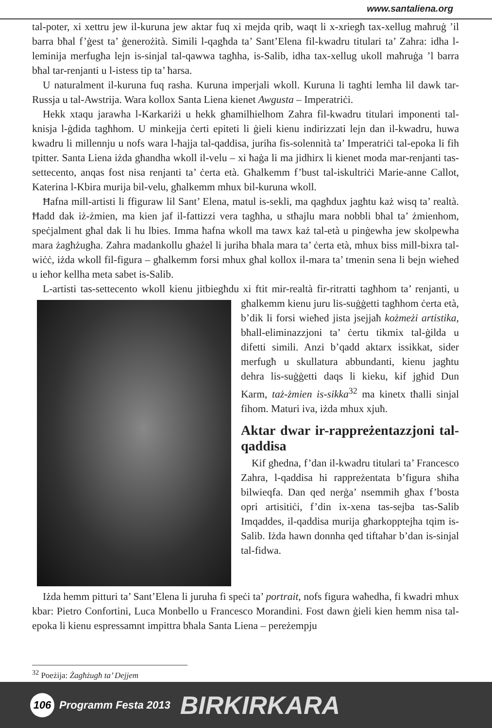www.santaliena.org
tal-poter, xi xettru jew il-kuruna jew aktar fuq xi mejda qrib, waqt li x-xriegħ tax-xellug maħruġ ’il barra bħal f’ġest ta’ ġenerożità. Simili l-qagħda ta’ Sant’Elena fil-kwadru titulari ta’ Zahra: idha l-leminija merfugħa lejn is-sinjal tal-qawwa tagħha, is-Salib, idha tax-xellug ukoll maħruġa ’l barra bħal tar-renjanti u l-istess tip ta’ ħarsa.
U naturalment il-kuruna fuq rasha. Kuruna imperjali wkoll. Kuruna li tagħti lemħa lil dawk tar-Russja u tal-Awstrija. Wara kollox Santa Liena kienet Awgusta – Imperatriċi.
Hekk xtaqu jarawha l-Karkariżi u hekk għamilhielhom Zahra fil-kwadru titulari imponenti tal-knisja l-ġdida tagħhom. U minkejja ċerti epiteti li ġieli kienu indirizzati lejn dan il-kwadru, huwa kwadru li millennju u nofs wara l-ħajja tal-qaddisa, juriha fis-solennità ta’ Imperatriċi tal-epoka li fih tpitter. Santa Liena iżda għandha wkoll il-velu – xi ħaġa li ma jidhirx li kienet moda mar-renjanti tas-settecento, anqas fost nisa renjanti ta’ ċerta età. Għalkemm f’bust tal-iskultriċi Marie-anne Callot, Katerina l-Kbira murija bil-velu, għalkemm mhux bil-kuruna wkoll.
Ħafna mill-artisti li ffiguraw lil Sant’ Elena, matul is-sekli, ma qagħdux jagħtu każ wisq ta’ realtà. Ħadd dak iż-żmien, ma kien jaf il-fattizzi vera tagħha, u stħajlu mara nobbli bħal ta’ żmienhom, speċjalment għal dak li hu lbies. Imma ħafna wkoll ma tawx każ tal-età u pinġewha jew skolpewha mara żagħżugħa. Zahra madankollu għażel li juriha bħala mara ta’ ċerta età, mhux biss mill-bixra tal-wiċċ, iżda wkoll fil-figura – għalkemm forsi mhux għal kollox il-mara ta’ tmenin sena li bejn wieħed u ieħor kellha meta sabet is-Salib.
L-artisti tas-settecento wkoll kienu jitbiegħdu xi ftit mir-realtà fir-ritratti tagħhom ta’ renjanti, u għalkemm kienu juru lis-suġġetti tagħhom ċerta età, b’dik li forsi wieħed jista jsejjaħ kożmeżi artistika, bħall-eliminazzjoni ta’ ċertu tikmix tal-ġilda u difetti simili. Anzi b’qadd aktarx issikkat, sider merfugħ u skullatura abbundanti, kienu jagħtu dehra lis-suġġetti daqs li kieku, kif jgħid Dun Karm, taż-żmien is-sikka<sup>32</sup> ma kinetx tħalli sinjal fihom. Maturi iva, iżda mhux xjuħ.
Aktar dwar ir-rappreżentazzjoni tal-qaddisa
Kif għedna, f’dan il-kwadru titulari ta’ Francesco Zahra, l-qaddisa hi rappreżentata b’figura sħiħa bilwieqfa. Dan qed nerġa’ nsemmih għax f’bosta opri artisitiċi, f’din ix-xena tas-sejba tas-Salib Imqaddes, il-qaddisa murija għarkopptejha tqim is-Salib. Iżda hawn donnha qed tiftaħar b’dan is-sinjal tal-fidwa.
Iżda hemm pitturi ta’ Sant’Elena li juruha fi speċi ta’ portrait, nofs figura waħedha, fi kwadri mhux kbar: Pietro Confortini, Luca Monbello u Francesco Morandini. Fost dawn ġieli kien hemm nisa tal-epoka li kienu espressamnt impittra bħala Santa Liena – pereżempju
<sup>32</sup> Poeżija: Żagħżugħ ta’ Dejjem
106
Programm Festa 2013 BIRKIRKARA